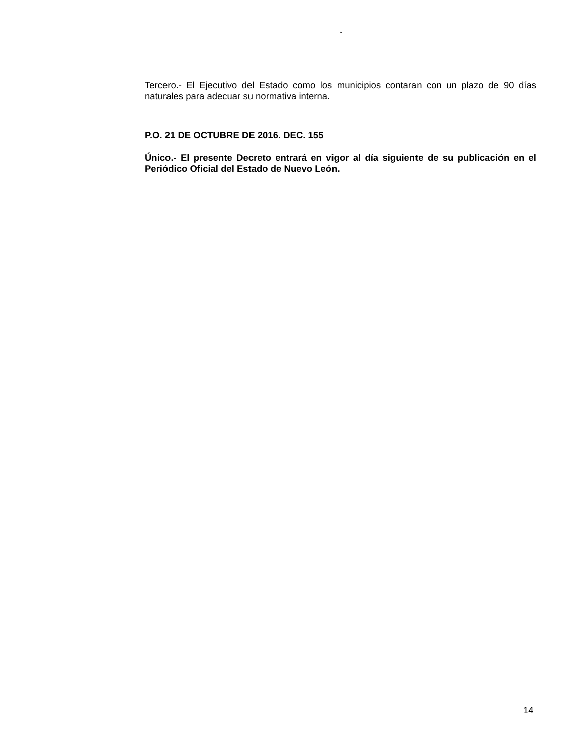“
Tercero.- El Ejecutivo del Estado como los municipios contaran con un plazo de 90 días naturales para adecuar su normativa interna.
P.O. 21 DE OCTUBRE DE 2016. DEC. 155
Único.- El presente Decreto entrará en vigor al día siguiente de su publicación en el Periódico Oficial del Estado de Nuevo León.
14